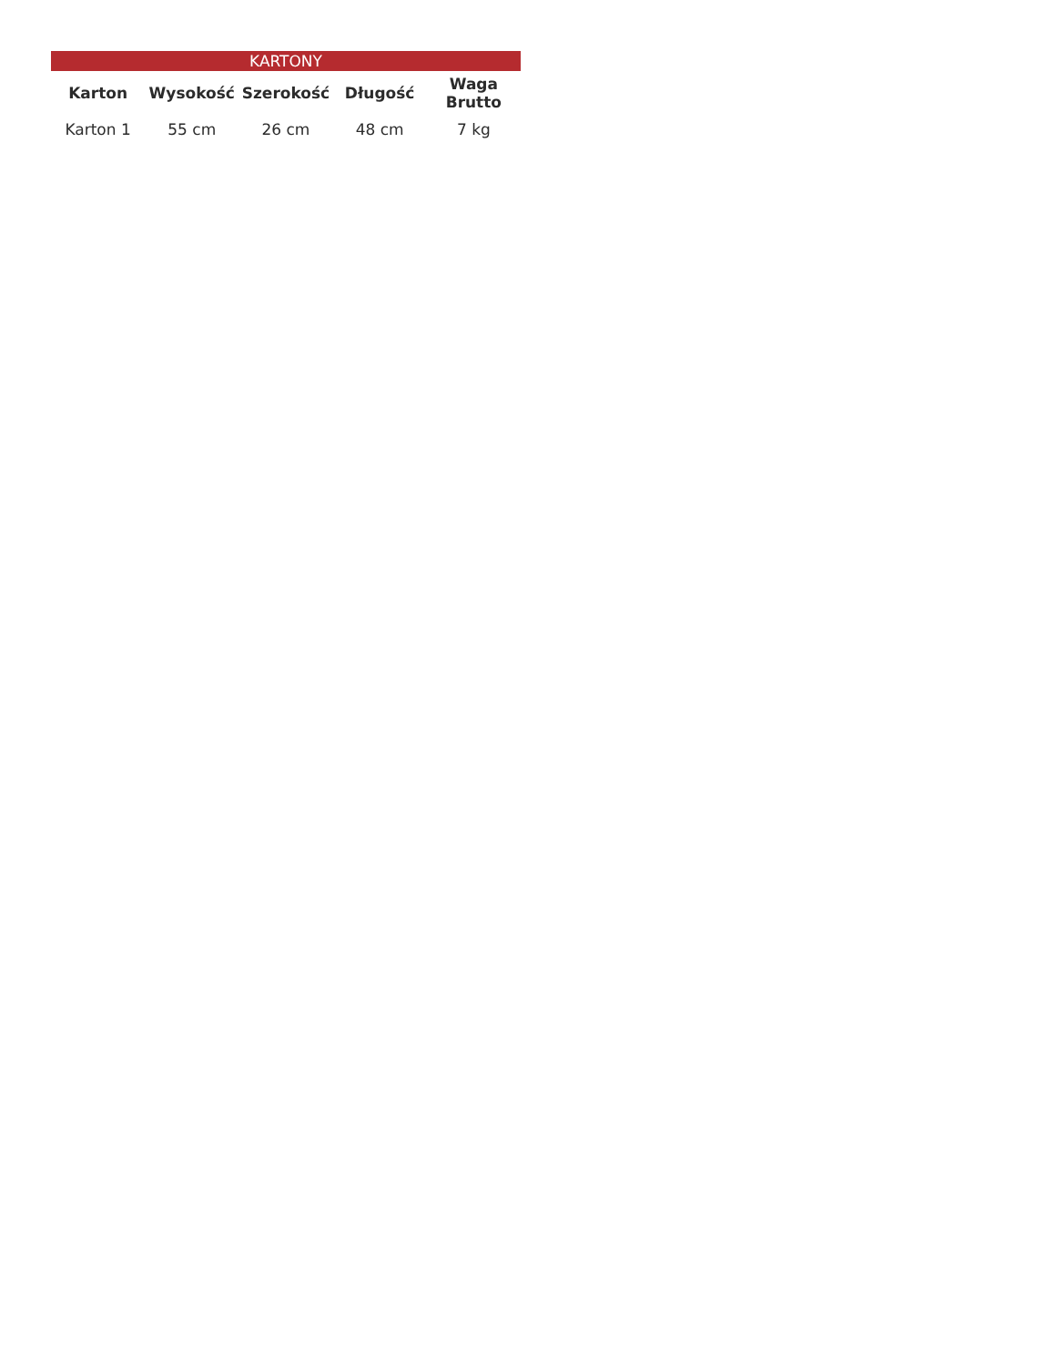| KARTONY | | | | |
| --- | --- | --- | --- | --- |
| Karton | Wysokość | Szerokość | Długość | Waga Brutto |
| Karton 1 | 55 cm | 26 cm | 48 cm | 7 kg |